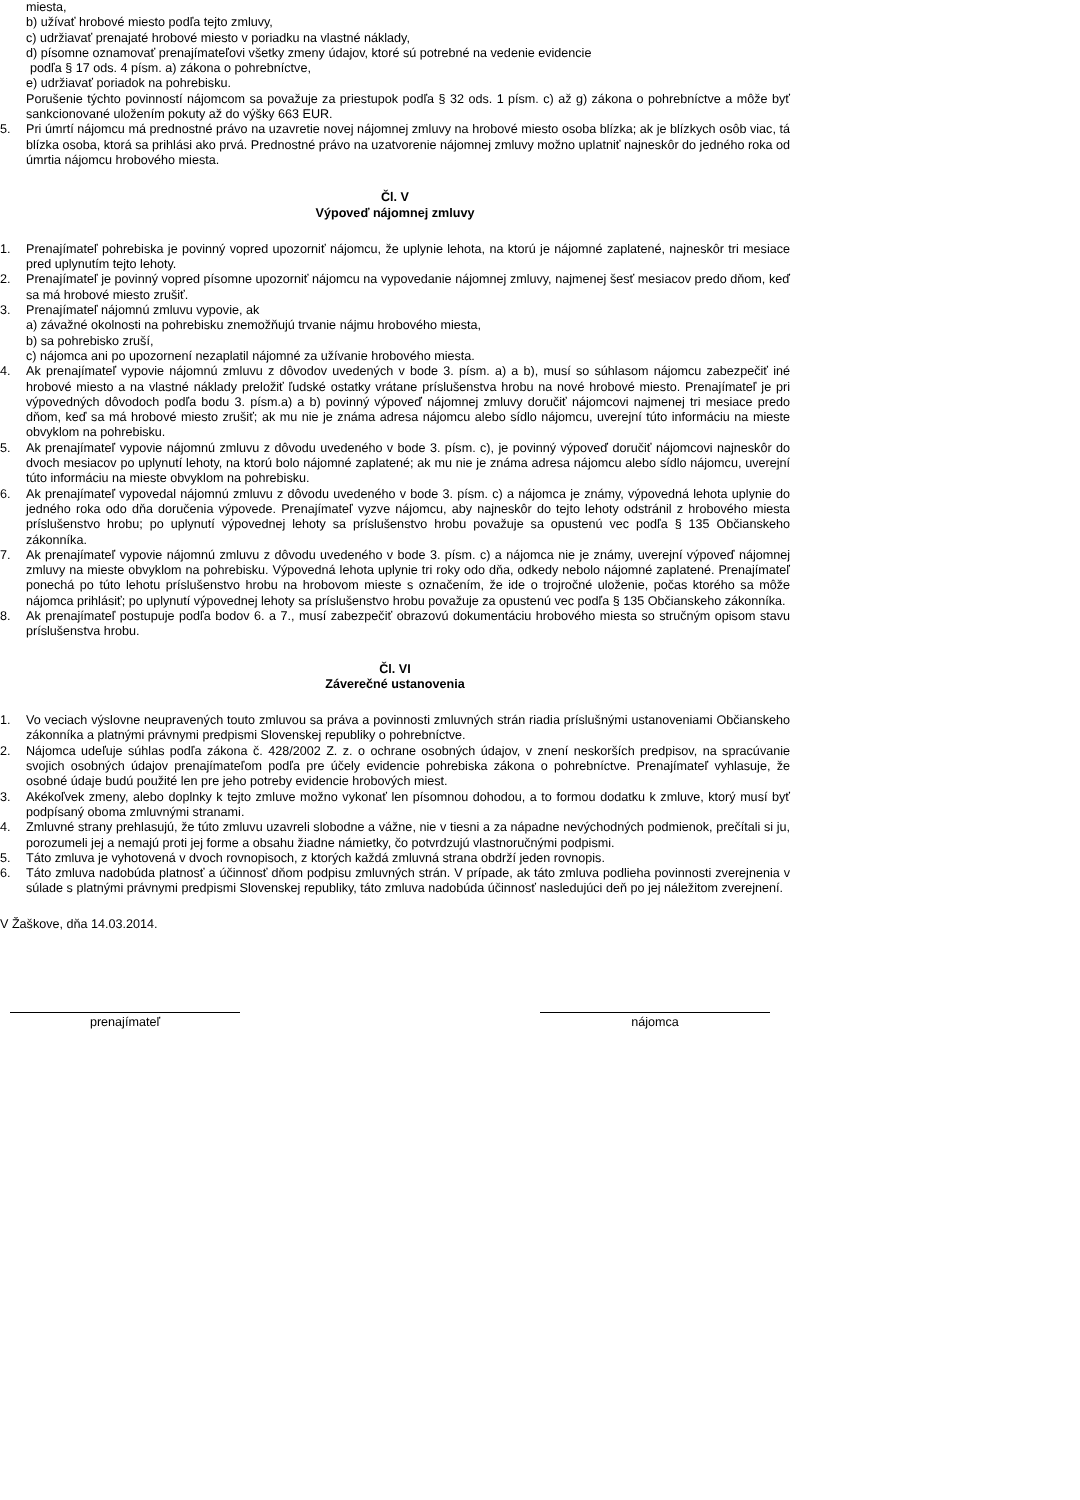miesta,
b) užívať hrobové miesto podľa tejto zmluvy,
c) udržiavať prenajaté hrobové miesto v poriadku na vlastné náklady,
d) písomne oznamovať prenajímateľovi všetky zmeny údajov, ktoré sú potrebné na vedenie evidencie
podľa § 17 ods. 4 písm. a) zákona o pohrebníctve,
e) udržiavať poriadok na pohrebisku.
Porušenie týchto povinností nájomcom sa považuje za priestupok podľa § 32 ods. 1 písm. c) až g) zákona o pohrebníctve a môže byť sankcionované uložením pokuty až do výšky 663 EUR.
5. Pri úmrtí nájomcu má prednostné právo na uzavretie novej nájomnej zmluvy na hrobové miesto osoba blízka; ak je blízkych osôb viac, tá blízka osoba, ktorá sa prihlási ako prvá. Prednostné právo na uzatvorenie nájomnej zmluvy možno uplatniť najneskôr do jedného roka od úmrtia nájomcu hrobového miesta.
Čl. V
Výpoveď nájomnej zmluvy
1. Prenajímateľ pohrebiska je povinný vopred upozorniť nájomcu, že uplynie lehota, na ktorú je nájomné zaplatené, najneskôr tri mesiace pred uplynutím tejto lehoty.
2. Prenajímateľ je povinný vopred písomne upozorniť nájomcu na vypovedanie nájomnej zmluvy, najmenej šesť mesiacov predo dňom, keď sa má hrobové miesto zrušiť.
3. Prenajímateľ nájomnú zmluvu vypovie, ak
a) závažné okolnosti na pohrebisku znemožňujú trvanie nájmu hrobového miesta,
b) sa pohrebisko zruší,
c) nájomca ani po upozornení nezaplatil nájomné za užívanie hrobového miesta.
4. Ak prenajímateľ vypovie nájomnú zmluvu z dôvodov uvedených v bode 3. písm. a) a b), musí so súhlasom nájomcu zabezpečiť iné hrobové miesto a na vlastné náklady preložiť ľudské ostatky vrátane príslušenstva hrobu na nové hrobové miesto. Prenajímateľ je pri výpovedných dôvodoch podľa bodu 3. písm.a) a b) povinný výpoveď nájomnej zmluvy doručiť nájomcovi najmenej tri mesiace predo dňom, keď sa má hrobové miesto zrušiť; ak mu nie je známa adresa nájomcu alebo sídlo nájomcu, uverejní túto informáciu na mieste obvyklom na pohrebisku.
5. Ak prenajímateľ vypovie nájomnú zmluvu z dôvodu uvedeného v bode 3. písm. c), je povinný výpoveď doručiť nájomcovi najneskôr do dvoch mesiacov po uplynutí lehoty, na ktorú bolo nájomné zaplatené; ak mu nie je známa adresa nájomcu alebo sídlo nájomcu, uverejní túto informáciu na mieste obvyklom na pohrebisku.
6. Ak prenajímateľ vypovedal nájomnú zmluvu z dôvodu uvedeného v bode 3. písm. c) a nájomca je známy, výpovedná lehota uplynie do jedného roka odo dňa doručenia výpovede. Prenajímateľ vyzve nájomcu, aby najneskôr do tejto lehoty odstránil z hrobového miesta príslušenstvo hrobu; po uplynutí výpovednej lehoty sa príslušenstvo hrobu považuje sa opustenú vec podľa § 135 Občianskeho zákonníka.
7. Ak prenajímateľ vypovie nájomnú zmluvu z dôvodu uvedeného v bode 3. písm. c) a nájomca nie je známy, uverejní výpoveď nájomnej zmluvy na mieste obvyklom na pohrebisku. Výpovedná lehota uplynie tri roky odo dňa, odkedy nebolo nájomné zaplatené. Prenajímateľ ponechá po túto lehotu príslušenstvo hrobu na hrobovom mieste s označením, že ide o trojročné uloženie, počas ktorého sa môže nájomca prihlásiť; po uplynutí výpovednej lehoty sa príslušenstvo hrobu považuje za opustenú vec podľa § 135 Občianskeho zákonníka.
8. Ak prenajímateľ postupuje podľa bodov 6. a 7., musí zabezpečiť obrazovú dokumentáciu hrobového miesta so stručným opisom stavu príslušenstva hrobu.
Čl. VI
Záverečné ustanovenia
1. Vo veciach výslovne neupravených touto zmluvou sa práva a povinnosti zmluvných strán riadia príslušnými ustanoveniami Občianskeho zákonníka a platnými právnymi predpismi Slovenskej republiky o pohrebníctve.
2. Nájomca udeľuje súhlas podľa zákona č. 428/2002 Z. z. o ochrane osobných údajov, v znení neskorších predpisov, na spracúvanie svojich osobných údajov prenajímateľom podľa pre účely evidencie pohrebiska zákona o pohrebníctve. Prenajímateľ vyhlasuje, že osobné údaje budú použité len pre jeho potreby evidencie hrobových miest.
3. Akékoľvek zmeny, alebo doplnky k tejto zmluve možno vykonať len písomnou dohodou, a to formou dodatku k zmluve, ktorý musí byť podpísaný oboma zmluvnými stranami.
4. Zmluvné strany prehlasujú, že túto zmluvu uzavreli slobodne a vážne, nie v tiesni a za nápadne nevýchodných podmienok, prečítali si ju, porozumeli jej a nemajú proti jej forme a obsahu žiadne námietky, čo potvrdzujú vlastnoručnými podpismi.
5. Táto zmluva je vyhotovená v dvoch rovnopisoch, z ktorých každá zmluvná strana obdrží jeden rovnopis.
6. Táto zmluva nadobúda platnosť a účinnosť dňom podpisu zmluvných strán. V prípade, ak táto zmluva podlieha povinnosti zverejnenia v súlade s platnými právnymi predpismi Slovenskej republiky, táto zmluva nadobúda účinnosť nasledujúci deň po jej náležitom zverejnení.
V Žaškove, dňa 14.03.2014.
prenajímateľ nájomca